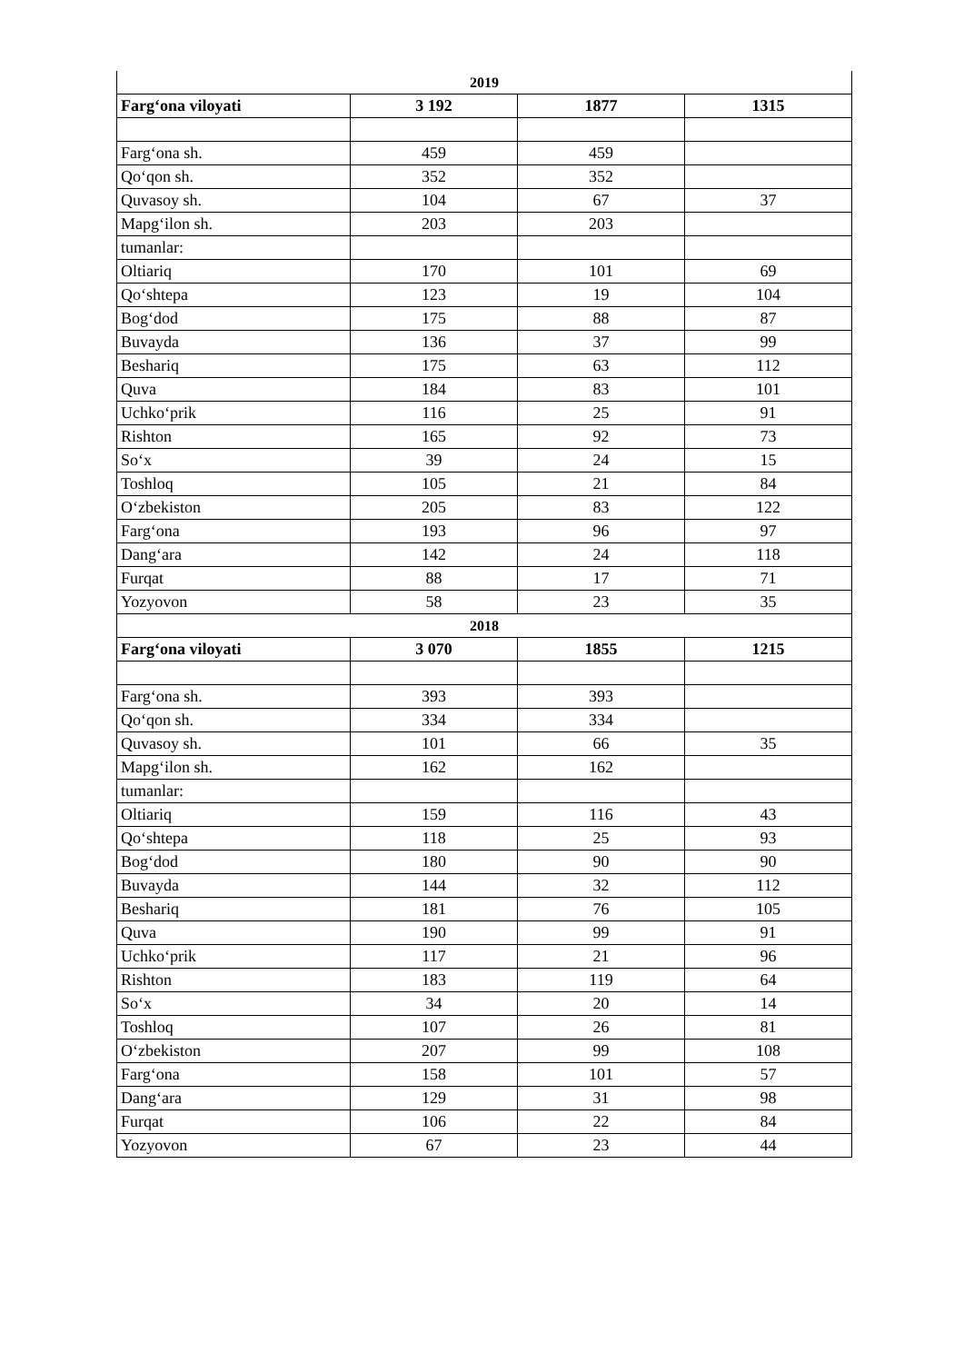| 2019 | | | |
| Farg‘ona viloyati | 3 192 | 1877 | 1315 |
| Farg‘ona sh. | 459 | 459 | |
| Qo‘qon sh. | 352 | 352 | |
| Quvasoy sh. | 104 | 67 | 37 |
| Mapg‘ilon sh. | 203 | 203 | |
| tumanlar: | | | |
| Oltiariq | 170 | 101 | 69 |
| Qo‘shtepa | 123 | 19 | 104 |
| Bog‘dod | 175 | 88 | 87 |
| Buvayda | 136 | 37 | 99 |
| Beshariq | 175 | 63 | 112 |
| Quva | 184 | 83 | 101 |
| Uchko‘prik | 116 | 25 | 91 |
| Rishton | 165 | 92 | 73 |
| So‘x | 39 | 24 | 15 |
| Toshloq | 105 | 21 | 84 |
| O‘zbekiston | 205 | 83 | 122 |
| Farg‘ona | 193 | 96 | 97 |
| Dang‘ara | 142 | 24 | 118 |
| Furqat | 88 | 17 | 71 |
| Yozyovon | 58 | 23 | 35 |
| 2018 | | | |
| Farg‘ona viloyati | 3 070 | 1855 | 1215 |
| Farg‘ona sh. | 393 | 393 | |
| Qo‘qon sh. | 334 | 334 | |
| Quvasoy sh. | 101 | 66 | 35 |
| Mapg‘ilon sh. | 162 | 162 | |
| tumanlar: | | | |
| Oltiariq | 159 | 116 | 43 |
| Qo‘shtepa | 118 | 25 | 93 |
| Bog‘dod | 180 | 90 | 90 |
| Buvayda | 144 | 32 | 112 |
| Beshariq | 181 | 76 | 105 |
| Quva | 190 | 99 | 91 |
| Uchko‘prik | 117 | 21 | 96 |
| Rishton | 183 | 119 | 64 |
| So‘x | 34 | 20 | 14 |
| Toshloq | 107 | 26 | 81 |
| O‘zbekiston | 207 | 99 | 108 |
| Farg‘ona | 158 | 101 | 57 |
| Dang‘ara | 129 | 31 | 98 |
| Furqat | 106 | 22 | 84 |
| Yozyovon | 67 | 23 | 44 |